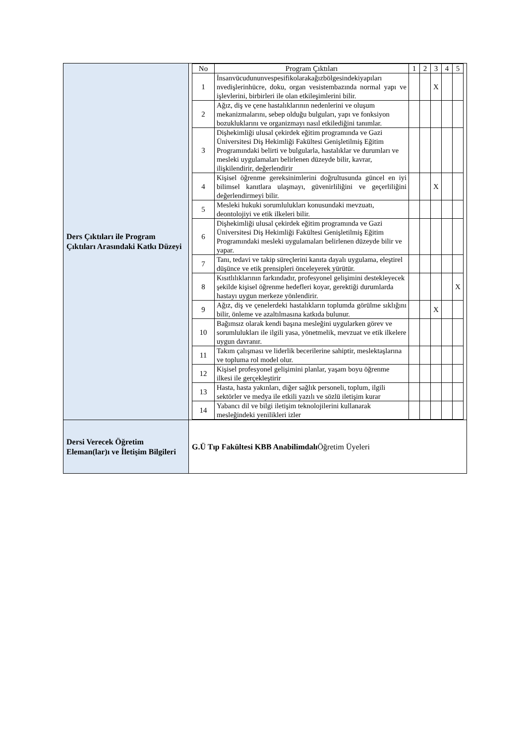| Ders Çıktıları ile Program Çıktıları Arasındaki Katkı Düzeyi | / No / Program Çıktıları / 1 / 2 / 3 / 4 / 5 / / --- / --- / --- / --- / --- / --- / --- / / 1 / İnsanvücudununvespesifikolarakağızbölgesindekiyapıları nvedişlerinhücre, doku, organ vesistembazında normal yapı ve işlevlerini, birbirleri ile olan etkileşimlerini bilir. / / / X / / / / 2 / Ağız, diş ve çene hastalıklarının nedenlerini ve oluşum mekanizmalarını, sebep olduğu bulguları, yapı ve fonksiyon bozukluklarını ve organizmayı nasıl etkilediğini tanımlar. / / / / / / / 3 / Dişhekimliği ulusal çekirdek eğitim programında ve Gazi Üniversitesi Diş Hekimliği Fakültesi Genişletilmiş Eğitim Programındaki belirti ve bulgularla, hastalıklar ve durumları ve mesleki uygulamaları belirlenen düzeyde bilir, kavrar, ilişkilendirir, değerlendirir / / / / / / / 4 / Kişisel öğrenme gereksinimlerini doğrultusunda güncel en iyi bilimsel kanıtlara ulaşmayı, güvenirliliğini ve geçerliliğini değerlendirmeyi bilir. / / / X / / / / 5 / Mesleki hukuki sorumlulukları konusundaki mevzuatı, deontolojiyi ve etik ilkeleri bilir. / / / / / / / 6 / Dişhekimliği ulusal çekirdek eğitim programında ve Gazi Üniversitesi Diş Hekimliği Fakültesi Genişletilmiş Eğitim Programındaki mesleki uygulamaları belirlenen düzeyde bilir ve yapar. / / / / / / / 7 / Tanı, tedavi ve takip süreçlerini kanıta dayalı uygulama, eleştirel düşünce ve etik prensipleri önceleyerek yürütür. / / / / / / / 8 / Kısıtlılıklarının farkındadır, profesyonel gelişimini destekleyecek şekilde kişisel öğrenme hedefleri koyar, gerektiği durumlarda hastayı uygun merkeze yönlendirir. / / / / / X / / 9 / Ağız, diş ve çenelerdeki hastalıkların toplumda görülme sıklığını bilir, önleme ve azaltılmasına katkıda bulunur. / / / X / / / / 10 / Bağımsız olarak kendi başına mesleğini uygularken görev ve sorumlulukları ile ilgili yasa, yönetmelik, mevzuat ve etik ilkelere uygun davranır. / / / / / / / 11 / Takım çalışması ve liderlik becerilerine sahiptir, meslektaşlarına ve topluma rol model olur. / / / / / / / 12 / Kişisel profesyonel gelişimini planlar, yaşam boyu öğrenme ilkesi ile gerçekleştirir / / / / / / / 13 / Hasta, hasta yakınları, diğer sağlık personeli, toplum, ilgili sektörler ve medya ile etkili yazılı ve sözlü iletişim kurar / / / / / / / 14 / Yabancı dil ve bilgi iletişim teknolojilerini kullanarak mesleğindeki yenilikleri izler / / / / / / |
| Dersi Verecek Öğretim Eleman(lar)ı ve İletişim Bilgileri | G.Ü Tıp Fakültesi KBB Anabilimdalı Öğretim Üyeleri |